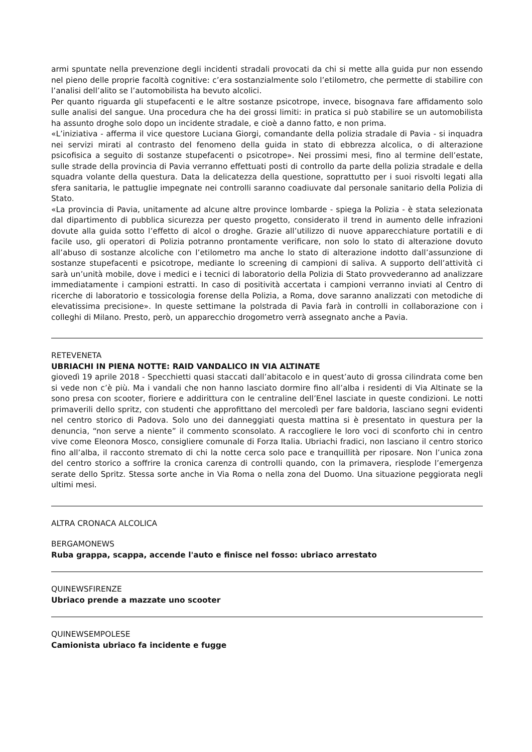armi spuntate nella prevenzione degli incidenti stradali provocati da chi si mette alla guida pur non essendo nel pieno delle proprie facoltà cognitive: c’era sostanzialmente solo l’etilometro, che permette di stabilire con l’analisi dell’alito se l’automobilista ha bevuto alcolici.
Per quanto riguarda gli stupefacenti e le altre sostanze psicotrope, invece, bisognava fare affidamento solo sulle analisi del sangue. Una procedura che ha dei grossi limiti: in pratica si può stabilire se un automobilista ha assunto droghe solo dopo un incidente stradale, e cioè a danno fatto, e non prima.
«L’iniziativa - afferma il vice questore Luciana Giorgi, comandante della polizia stradale di Pavia - si inquadra nei servizi mirati al contrasto del fenomeno della guida in stato di ebbrezza alcolica, o di alterazione psicofisica a seguito di sostanze stupefacenti o psicotrope». Nei prossimi mesi, fino al termine dell’estate, sulle strade della provincia di Pavia verranno effettuati posti di controllo da parte della polizia stradale e della squadra volante della questura. Data la delicatezza della questione, soprattutto per i suoi risvolti legati alla sfera sanitaria, le pattuglie impegnate nei controlli saranno coadiuvate dal personale sanitario della Polizia di Stato.
«La provincia di Pavia, unitamente ad alcune altre province lombarde - spiega la Polizia - è stata selezionata dal dipartimento di pubblica sicurezza per questo progetto, considerato il trend in aumento delle infrazioni dovute alla guida sotto l’effetto di alcol o droghe. Grazie all’utilizzo di nuove apparecchiature portatili e di facile uso, gli operatori di Polizia potranno prontamente verificare, non solo lo stato di alterazione dovuto all’abuso di sostanze alcoliche con l’etilometro ma anche lo stato di alterazione indotto dall’assunzione di sostanze stupefacenti e psicotrope, mediante lo screening di campioni di saliva. A supporto dell’attività ci sarà un’unità mobile, dove i medici e i tecnici di laboratorio della Polizia di Stato provvederanno ad analizzare immediatamente i campioni estratti. In caso di positività accertata i campioni verranno inviati al Centro di ricerche di laboratorio e tossicologia forense della Polizia, a Roma, dove saranno analizzati con metodiche di elevatissima precisione». In queste settimane la polstrada di Pavia farà in controlli in collaborazione con i colleghi di Milano. Presto, però, un apparecchio drogometro verrà assegnato anche a Pavia.
RETEVENETA
UBRIACHI IN PIENA NOTTE: RAID VANDALICO IN VIA ALTINATE
giovedì 19 aprile 2018 - Specchietti quasi staccati dall’abitacolo e in quest’auto di grossa cilindrata come ben si vede non c’è più. Ma i vandali che non hanno lasciato dormire fino all’alba i residenti di Via Altinate se la sono presa con scooter, fioriere e addirittura con le centraline dell’Enel lasciate in queste condizioni. Le notti primaverili dello spritz, con studenti che approfittano del mercoledì per fare baldoria, lasciano segni evidenti nel centro storico di Padova. Solo uno dei danneggiati questa mattina si è presentato in questura per la denuncia, “non serve a niente” il commento sconsolato. A raccogliere le loro voci di sconforto chi in centro vive come Eleonora Mosco, consigliere comunale di Forza Italia. Ubriachi fradici, non lasciano il centro storico fino all’alba, il racconto stremato di chi la notte cerca solo pace e tranquillità per riposare. Non l’unica zona del centro storico a soffrire la cronica carenza di controlli quando, con la primavera, riesplode l’emergenza serate dello Spritz. Stessa sorte anche in Via Roma o nella zona del Duomo. Una situazione peggiorata negli ultimi mesi.
ALTRA CRONACA ALCOLICA
BERGAMONEWS
Ruba grappa, scappa, accende l'auto e finisce nel fosso: ubriaco arrestato
QUINEWSFIRENZE
Ubriaco prende a mazzate uno scooter
QUINEWSEMPOLESE
Camionista ubriaco fa incidente e fugge